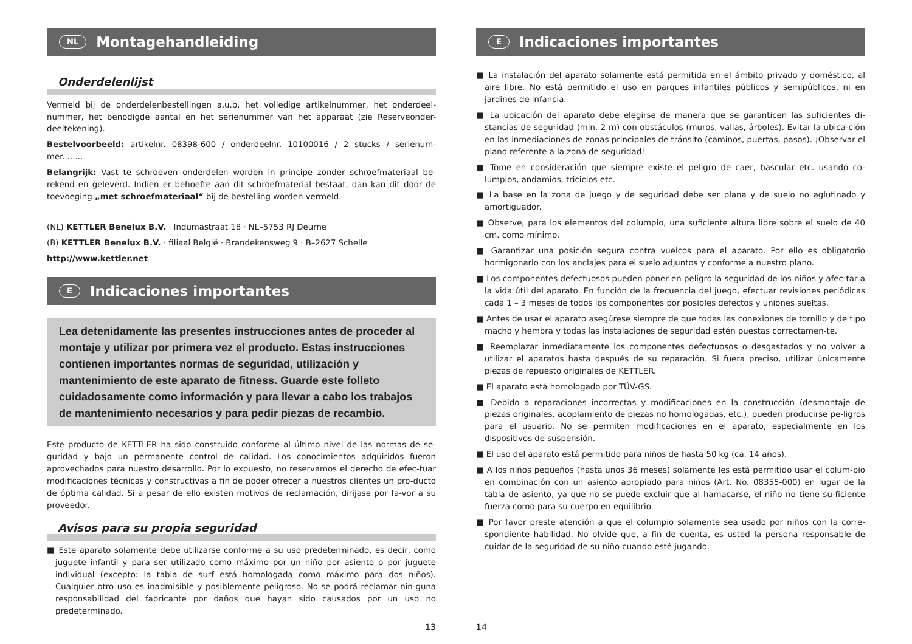NL Montagehandleiding
Onderdelenlijst
Vermeld bij de onderdelenbestellingen a.u.b. het volledige artikelnummer, het onderdeel-nummer, het benodigde aantal en het serienummer van het apparaat (zie Reserveonder-deeltekening).
Bestelvoorbeeld: artikelnr. 08398-600 / onderdeelnr. 10100016 / 2 stucks / serienum-mer........
Belangrijk: Vast te schroeven onderdelen worden in principe zonder schroefmateriaal be-rekend en geleverd. Indien er behoefte aan dit schroefmaterial bestaat, dan kan dit door de toevoeging „met schroefmateriaal“ bij de bestelling worden vermeld.
(NL) KETTLER Benelux B.V. · Indumastraat 18 · NL–5753 RJ Deurne
(B) KETTLER Benelux B.V. · filiaal België · Brandekensweg 9 · B–2627 Schelle
http://www.kettler.net
E Indicaciones importantes
Lea detenidamente las presentes instrucciones antes de proceder al montaje y utilizar por primera vez el producto. Estas instrucciones contienen importantes normas de seguridad, utilización y mantenimiento de este aparato de fitness. Guarde este folleto cuidadosamente como información y para llevar a cabo los trabajos de mantenimiento necesarios y para pedir piezas de recambio.
Este producto de KETTLER ha sido construido conforme al último nivel de las normas de se-guridad y bajo un permanente control de calidad. Los conocimientos adquiridos fueron aprovechados para nuestro desarrollo. Por lo expuesto, no reservamos el derecho de efec-tuar modificaciones técnicas y constructivas a fin de poder ofrecer a nuestros clientes un pro-ducto de óptima calidad. Si a pesar de ello existen motivos de reclamación, diríjase por fa-vor a su proveedor.
Avisos para su propia seguridad
■ Este aparato solamente debe utilizarse conforme a su uso predeterminado, es decir, como juguete infantil y para ser utilizado como máximo por un niño por asiento o por juguete individual (excepto: la tabla de surf está homologada como máximo para dos niños). Cualquier otro uso es inadmisible y posiblemente peligroso. No se podrá reclamar nin-guna responsabilidad del fabricante por daños que hayan sido causados por un uso no predeterminado.
13
E Indicaciones importantes
■ La instalación del aparato solamente está permitida en el ámbito privado y doméstico, al aire libre. No está permitido el uso en parques infantiles públicos y semipúblicos, ni en jardines de infancia.
■ La ubicación del aparato debe elegirse de manera que se garanticen las suficientes di-stancias de seguridad (min. 2 m) con obstáculos (muros, vallas, árboles). Evitar la ubica-ción en las inmediaciones de zonas principales de tránsito (caminos, puertas, pasos). ¡Observar el plano referente a la zona de seguridad!
■ Tome en consideración que siempre existe el peligro de caer, bascular etc. usando co-lumpios, andamios, triciclos etc.
■ La base en la zona de juego y de seguridad debe ser plana y de suelo no aglutinado y amortiguador.
■ Observe, para los elementos del columpio, una suficiente altura libre sobre el suelo de 40 cm. como mínimo.
■ Garantizar una posición segura contra vuelcos para el aparato. Por ello es obligatorio hormigonarlo con los anclajes para el suelo adjuntos y conforme a nuestro plano.
■ Los componentes defectuosos pueden poner en peligro la seguridad de los niños y afec-tar a la vida útil del aparato. En función de la frecuencia del juego, efectuar revisiones periódicas cada 1 – 3 meses de todos los componentes por posibles defectos y uniones sueltas.
■ Antes de usar el aparato asegúrese siempre de que todas las conexiones de tornillo y de tipo macho y hembra y todas las instalaciones de seguridad estén puestas correctamen-te.
■ Reemplazar inmediatamente los componentes defectuosos o desgastados y no volver a utilizar el aparatos hasta después de su reparación. Si fuera preciso, utilizar únicamente piezas de repuesto originales de KETTLER.
■ El aparato está homologado por TÜV-GS.
■ Debido a reparaciones incorrectas y modificaciones en la construcción (desmontaje de piezas originales, acoplamiento de piezas no homologadas, etc.), pueden producirse pe-ligros para el usuario. No se permiten modificaciones en el aparato, especialmente en los dispositivos de suspensión.
■ El uso del aparato está permitido para niños de hasta 50 kg (ca. 14 años).
■ A los niños pequeños (hasta unos 36 meses) solamente les está permitido usar el colum-pio en combinación con un asiento apropiado para niños (Art. No. 08355-000) en lugar de la tabla de asiento, ya que no se puede excluir que al hamacarse, el niño no tiene su-ficiente fuerza como para su cuerpo en equilibrio.
■ Por favor preste atención a que el columpio solamente sea usado por niños con la corre-spondiente habilidad. No olvide que, a fin de cuenta, es usted la persona responsable de cuidar de la seguridad de su niño cuando esté jugando.
14